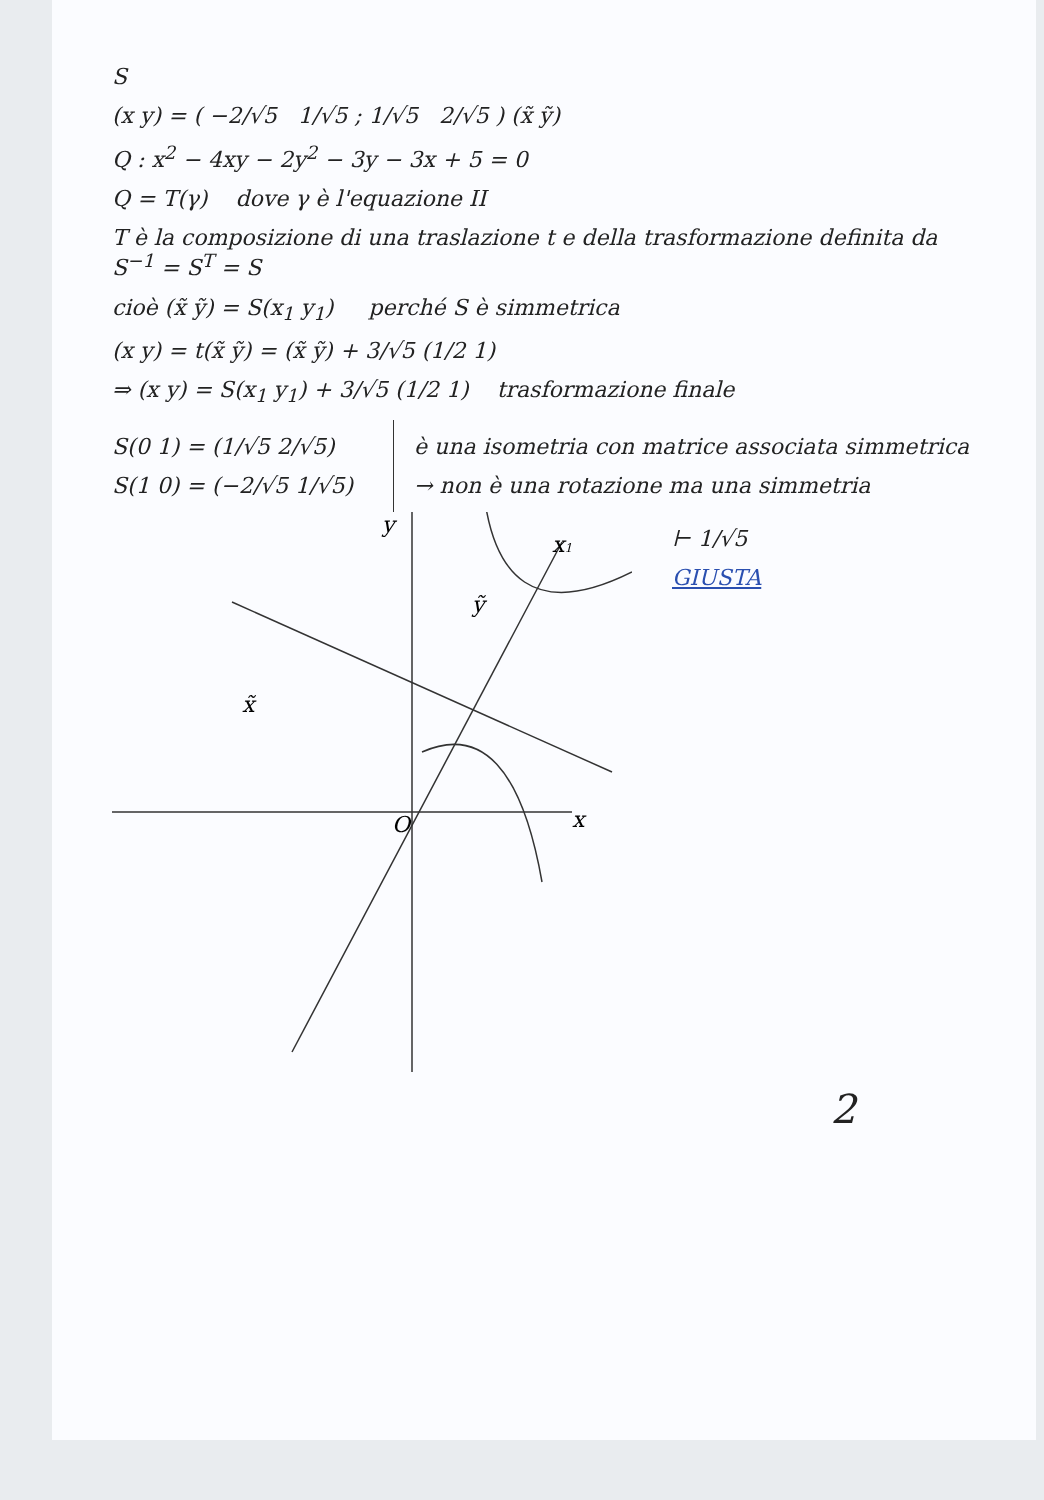S
(x y) = ( −2/√5 1/√5 ; 1/√5 2/√5 ) (x̃ ỹ)
Q : x<sup>2</sup> − 4xy − 2y<sup>2</sup> − 3y − 3x + 5 = 0
Q = T(γ) dove γ è l'equazione II
T è la composizione di una traslazione t e della trasformazione definita da S<sup>−1</sup> = S<sup>T</sup> = S
cioè (x̃ ỹ) = S(x<sub>1</sub> y<sub>1</sub>) perché S è simmetrica
(x y) = t(x̃ ỹ) = (x̃ ỹ) + 3/√5 (1/2 1)
⇒ (x y) = S(x<sub>1</sub> y<sub>1</sub>) + 3/√5 (1/2 1) trasformazione finale
S(0 1) = (1/√5 2/√5)
S(1 0) = (−2/√5 1/√5)
è una isometria con matrice associata simmetrica
→ non è una rotazione ma una simmetria
x
y
O
x1
x̃
ỹ
⊢ 1/√5
GIUSTA
2